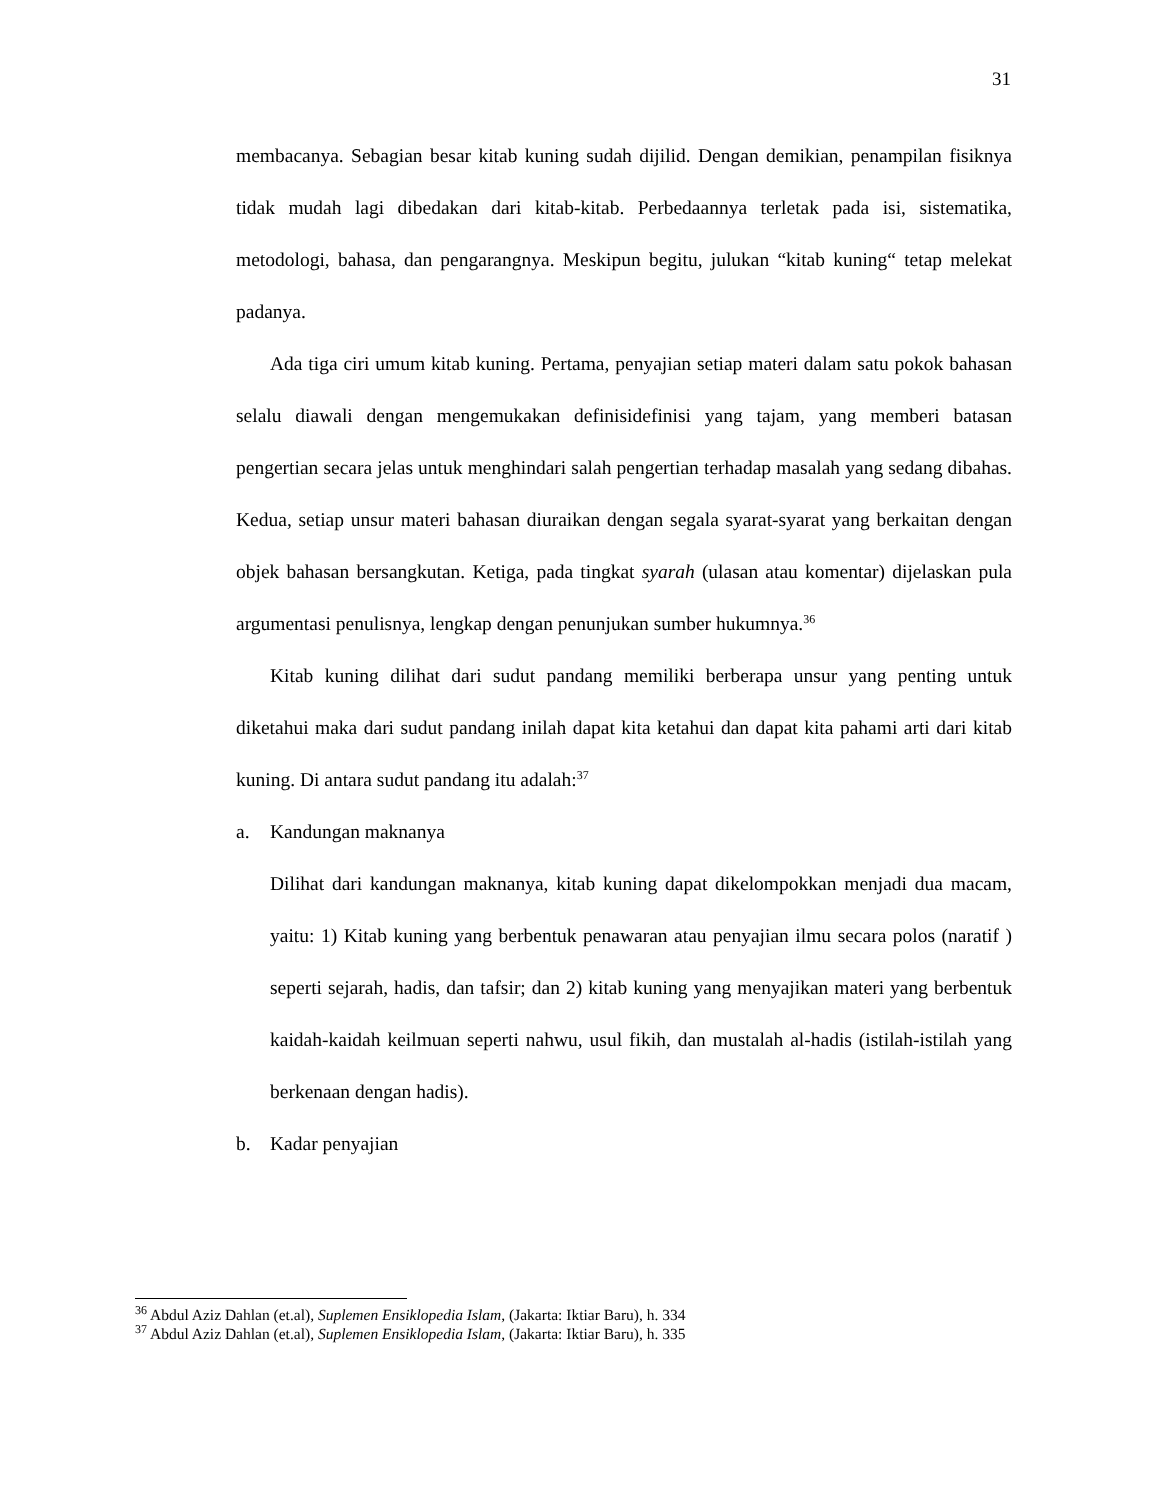31
membacanya. Sebagian besar kitab kuning sudah dijilid. Dengan demikian, penampilan fisiknya tidak mudah lagi dibedakan dari kitab-kitab. Perbedaannya terletak pada isi, sistematika, metodologi, bahasa, dan pengarangnya. Meskipun begitu, julukan “kitab kuning“ tetap melekat padanya.
Ada tiga ciri umum kitab kuning. Pertama, penyajian setiap materi dalam satu pokok bahasan selalu diawali dengan mengemukakan definisidefinisi yang tajam, yang memberi batasan pengertian secara jelas untuk menghindari salah pengertian terhadap masalah yang sedang dibahas. Kedua, setiap unsur materi bahasan diuraikan dengan segala syarat-syarat yang berkaitan dengan objek bahasan bersangkutan. Ketiga, pada tingkat syarah (ulasan atau komentar) dijelaskan pula argumentasi penulisnya, lengkap dengan penunjukan sumber hukumnya.<sup>36</sup>
Kitab kuning dilihat dari sudut pandang memiliki berberapa unsur yang penting untuk diketahui maka dari sudut pandang inilah dapat kita ketahui dan dapat kita pahami arti dari kitab kuning. Di antara sudut pandang itu adalah:<sup>37</sup>
a. Kandungan maknanya
Dilihat dari kandungan maknanya, kitab kuning dapat dikelompokkan menjadi dua macam, yaitu: 1) Kitab kuning yang berbentuk penawaran atau penyajian ilmu secara polos (naratif ) seperti sejarah, hadis, dan tafsir; dan 2) kitab kuning yang menyajikan materi yang berbentuk kaidah-kaidah keilmuan seperti nahwu, usul fikih, dan mustalah al-hadis (istilah-istilah yang berkenaan dengan hadis).
b. Kadar penyajian
<sup>36</sup> Abdul Aziz Dahlan (et.al), Suplemen Ensiklopedia Islam, (Jakarta: Iktiar Baru), h. 334
<sup>37</sup> Abdul Aziz Dahlan (et.al), Suplemen Ensiklopedia Islam, (Jakarta: Iktiar Baru), h. 335